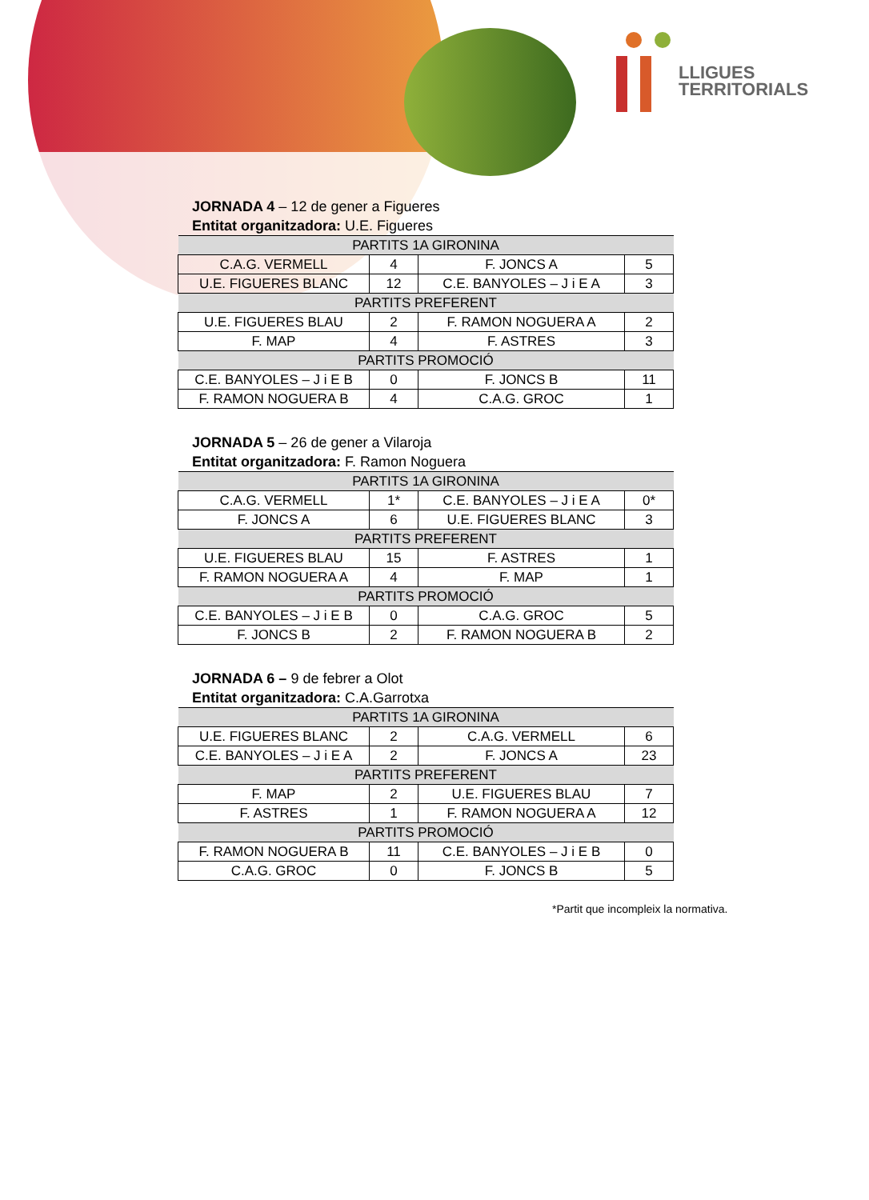LLIGUES
TERRITORIALS
JORNADA 4 – 12 de gener a Figueres
Entitat organitzadora: U.E. Figueres
| PARTITS 1A GIRONINA | | | |
| --- | --- | --- | --- |
| C.A.G. VERMELL | 4 | F. JONCS A | 5 |
| U.E. FIGUERES BLANC | 12 | C.E. BANYOLES – J i E A | 3 |
| PARTITS PREFERENT | | | |
| U.E. FIGUERES BLAU | 2 | F. RAMON NOGUERA A | 2 |
| F. MAP | 4 | F. ASTRES | 3 |
| PARTITS PROMOCIÓ | | | |
| C.E. BANYOLES – J i E B | 0 | F. JONCS B | 11 |
| F. RAMON NOGUERA B | 4 | C.A.G. GROC | 1 |
JORNADA 5 – 26 de gener a Vilaroja
Entitat organitzadora: F. Ramon Noguera
| PARTITS 1A GIRONINA | | | |
| --- | --- | --- | --- |
| C.A.G. VERMELL | 1* | C.E. BANYOLES – J i E A | 0* |
| F. JONCS A | 6 | U.E. FIGUERES BLANC | 3 |
| PARTITS PREFERENT | | | |
| U.E. FIGUERES BLAU | 15 | F. ASTRES | 1 |
| F. RAMON NOGUERA A | 4 | F. MAP | 1 |
| PARTITS PROMOCIÓ | | | |
| C.E. BANYOLES – J i E B | 0 | C.A.G. GROC | 5 |
| F. JONCS B | 2 | F. RAMON NOGUERA B | 2 |
JORNADA 6 – 9 de febrer a Olot
Entitat organitzadora: C.A.Garrotxa
| PARTITS 1A GIRONINA | | | |
| --- | --- | --- | --- |
| U.E. FIGUERES BLANC | 2 | C.A.G. VERMELL | 6 |
| C.E. BANYOLES – J i E A | 2 | F. JONCS A | 23 |
| PARTITS PREFERENT | | | |
| F. MAP | 2 | U.E. FIGUERES BLAU | 7 |
| F. ASTRES | 1 | F. RAMON NOGUERA A | 12 |
| PARTITS PROMOCIÓ | | | |
| F. RAMON NOGUERA B | 11 | C.E. BANYOLES – J i E B | 0 |
| C.A.G. GROC | 0 | F. JONCS B | 5 |
*Partit que incompleix la normativa.